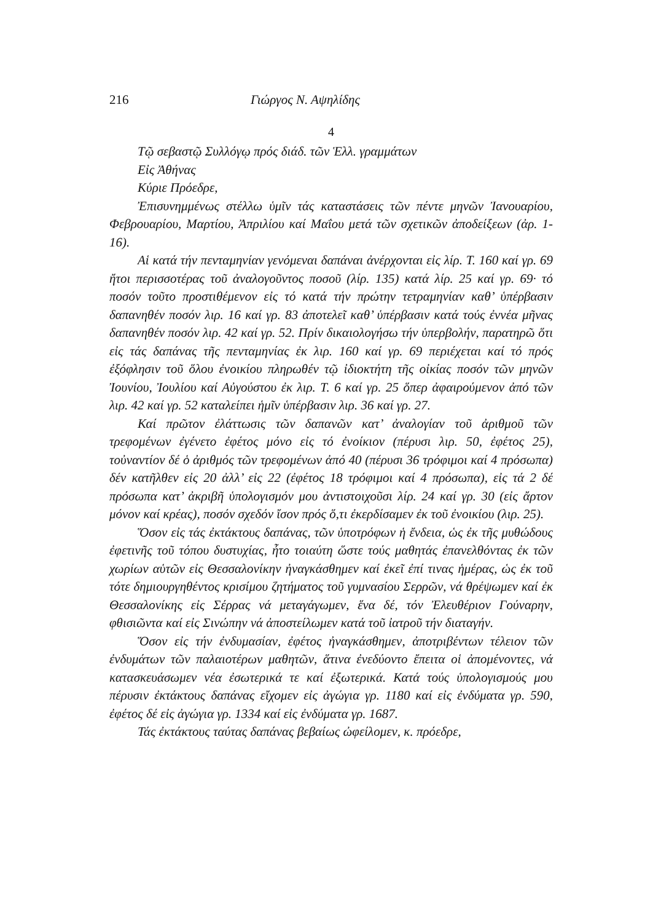216 Γιώργος Ν. Αψηλίδης
4
Τῷ σεβαστῷ Συλλόγῳ πρός διάδ. τῶν Ἑλλ. γραμμάτων
Εἰς Ἀθήνας
Κύριε Πρόεδρε,
Ἐπισυνημμένως στέλλω ὑμῖν τάς καταστάσεις τῶν πέντε μηνῶν Ἰανουαρίου, Φεβρουαρίου, Μαρτίου, Ἀπριλίου καί Μαΐου μετά τῶν σχετικῶν ἀποδείξεων (ἀρ. 1-16).
Αἱ κατά τήν πενταμηνίαν γενόμεναι δαπάναι ἀνέρχονται εἰς λίρ. Τ. 160 καί γρ. 69 ἤτοι περισσοτέρας τοῦ ἀναλογοῦντος ποσοῦ (λίρ. 135) κατά λίρ. 25 καί γρ. 69· τό ποσόν τοῦτο προστιθέμενον εἰς τό κατά τήν πρώτην τετραμηνίαν καθ’ ὑπέρβασιν δαπανηθέν ποσόν λιρ. 16 καί γρ. 83 ἀποτελεῖ καθ’ ὑπέρβασιν κατά τούς ἐννέα μῆνας δαπανηθέν ποσόν λιρ. 42 καί γρ. 52. Πρίν δικαιολογήσω τήν ὑπερβολήν, παρατηρῶ ὅτι εἰς τάς δαπάνας τῆς πενταμηνίας ἐκ λιρ. 160 καί γρ. 69 περιέχεται καί τό πρός ἐξόφλησιν τοῦ ὅλου ἐνοικίου πληρωθέν τῷ ἰδιοκτήτη τῆς οἰκίας ποσόν τῶν μηνῶν Ἰουνίου, Ἰουλίου καί Αὐγούστου ἐκ λιρ. Τ. 6 καί γρ. 25 ὅπερ ἀφαιρούμενον ἀπό τῶν λιρ. 42 καί γρ. 52 καταλείπει ἡμῖν ὑπέρβασιν λιρ. 36 καί γρ. 27.
Καί πρῶτον ἐλάττωσις τῶν δαπανῶν κατ’ ἀναλογίαν τοῦ ἀριθμοῦ τῶν τρεφομένων ἐγένετο ἐφέτος μόνο εἰς τό ἐνοίκιον (πέρυσι λιρ. 50, ἐφέτος 25), τοὐναντίον δέ ὁ ἀριθμός τῶν τρεφομένων ἀπό 40 (πέρυσι 36 τρόφιμοι καί 4 πρόσωπα) δέν κατῆλθεν εἰς 20 ἀλλ’ εἰς 22 (ἐφέτος 18 τρόφιμοι καί 4 πρόσωπα), εἰς τά 2 δέ πρόσωπα κατ’ ἀκριβῆ ὑπολογισμόν μου ἀντιστοιχοῦσι λίρ. 24 καί γρ. 30 (εἰς ἄρτον μόνον καί κρέας), ποσόν σχεδόν ἴσον πρός ὅ,τι ἐκερδίσαμεν ἐκ τοῦ ἐνοικίου (λιρ. 25).
Ὅσον εἰς τάς ἐκτάκτους δαπάνας, τῶν ὑποτρόφων ἡ ἔνδεια, ὡς ἐκ τῆς μυθώδους ἐφετινῆς τοῦ τόπου δυστυχίας, ἦτο τοιαύτη ὥστε τούς μαθητάς ἐπανελθόντας ἐκ τῶν χωρίων αὑτῶν εἰς Θεσσαλονίκην ἠναγκάσθημεν καί ἐκεῖ ἐπί τινας ἡμέρας, ὡς ἐκ τοῦ τότε δημιουργηθέντος κρισίμου ζητήματος τοῦ γυμνασίου Σερρῶν, νά θρέψωμεν καί ἐκ Θεσσαλονίκης εἰς Σέρρας νά μεταγάγωμεν, ἕνα δέ, τόν Ἐλευθέριον Γούναρην, φθισιῶντα καί εἰς Σινώπην νά ἀποστείλωμεν κατά τοῦ ἰατροῦ τήν διαταγήν.
Ὅσον εἰς τήν ἐνδυμασίαν, ἐφέτος ἠναγκάσθημεν, ἀποτριβέντων τέλειον τῶν ἐνδυμάτων τῶν παλαιοτέρων μαθητῶν, ἅτινα ἐνεδύοντο ἔπειτα οἱ ἀπομένοντες, νά κατασκευάσωμεν νέα ἐσωτερικά τε καί ἐξωτερικά. Κατά τούς ὑπολογισμούς μου πέρυσιν ἐκτάκτους δαπάνας εἴχομεν εἰς ἀγώγια γρ. 1180 καί εἰς ἐνδύματα γρ. 590, ἐφέτος δέ εἰς ἀγώγια γρ. 1334 καί εἰς ἐνδύματα γρ. 1687.
Τάς ἐκτάκτους ταύτας δαπάνας βεβαίως ὠφείλομεν, κ. πρόεδρε,